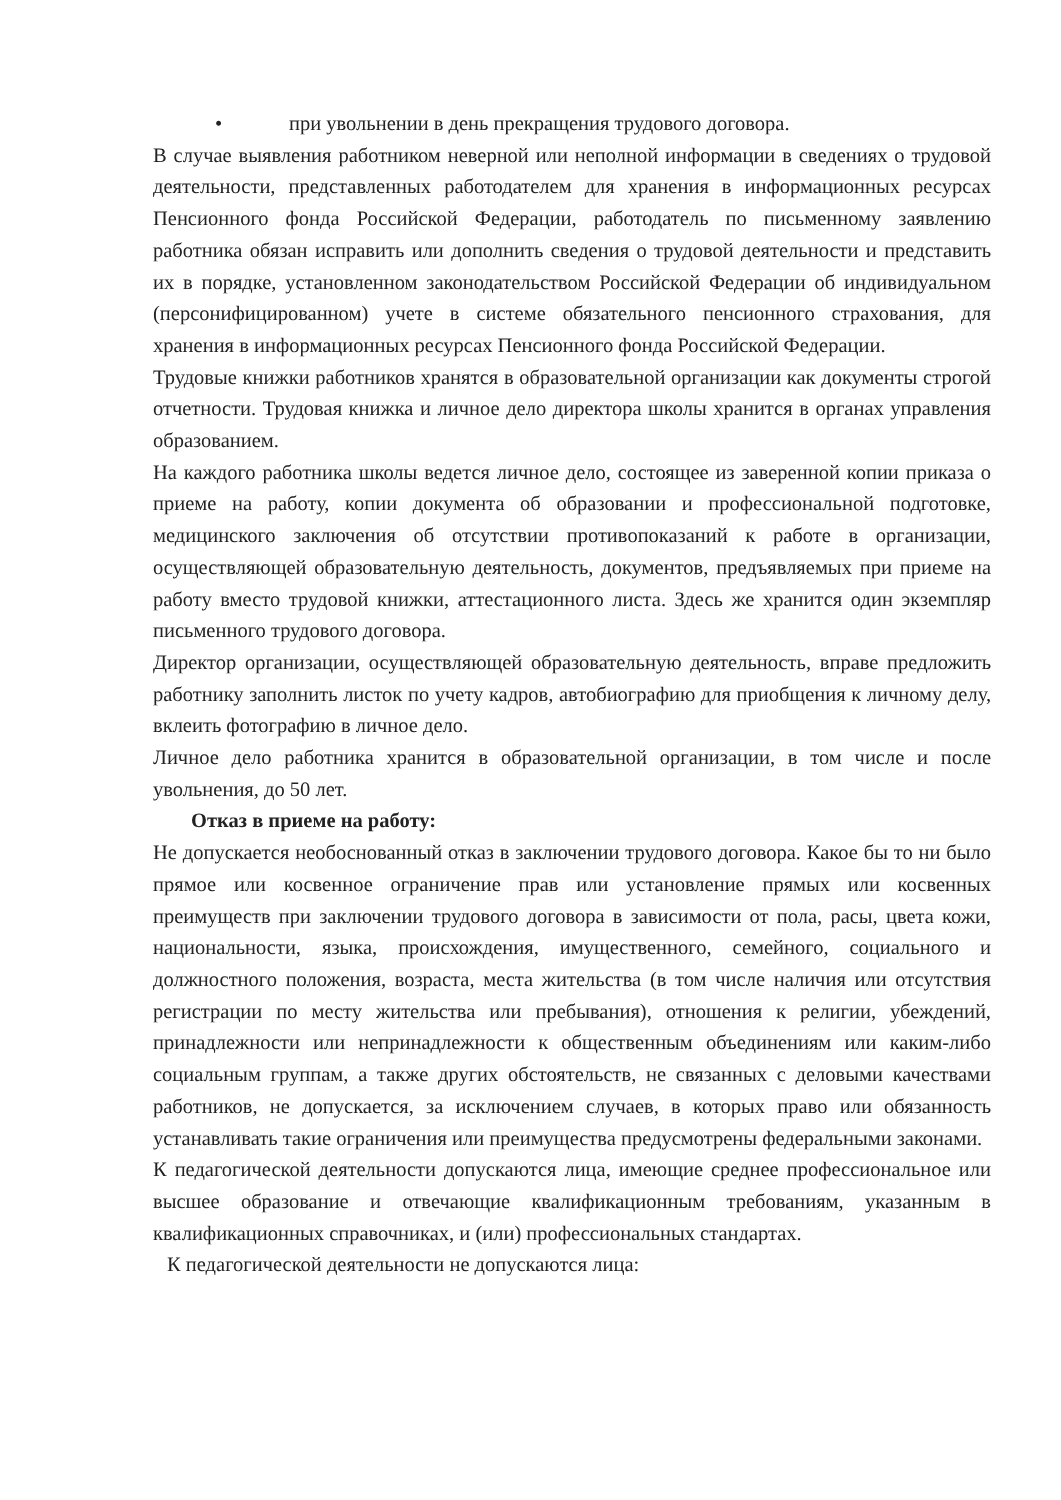• при увольнении в день прекращения трудового договора.
В случае выявления работником неверной или неполной информации в сведениях о трудовой деятельности, представленных работодателем для хранения в информационных ресурсах Пенсионного фонда Российской Федерации, работодатель по письменному заявлению работника обязан исправить или дополнить сведения о трудовой деятельности и представить их в порядке, установленном законодательством Российской Федерации об индивидуальном (персонифицированном) учете в системе обязательного пенсионного страхования, для хранения в информационных ресурсах Пенсионного фонда Российской Федерации.
Трудовые книжки работников хранятся в образовательной организации как документы строгой отчетности. Трудовая книжка и личное дело директора школы хранится в органах управления образованием.
На каждого работника школы ведется личное дело, состоящее из заверенной копии приказа о приеме на работу, копии документа об образовании и профессиональной подготовке, медицинского заключения об отсутствии противопоказаний к работе в организации, осуществляющей образовательную деятельность, документов, предъявляемых при приеме на работу вместо трудовой книжки, аттестационного листа. Здесь же хранится один экземпляр письменного трудового договора.
Директор организации, осуществляющей образовательную деятельность, вправе предложить работнику заполнить листок по учету кадров, автобиографию для приобщения к личному делу, вклеить фотографию в личное дело.
Личное дело работника хранится в образовательной организации, в том числе и после увольнения, до 50 лет.
Отказ в приеме на работу:
Не допускается необоснованный отказ в заключении трудового договора. Какое бы то ни было прямое или косвенное ограничение прав или установление прямых или косвенных преимуществ при заключении трудового договора в зависимости от пола, расы, цвета кожи, национальности, языка, происхождения, имущественного, семейного, социального и должностного положения, возраста, места жительства (в том числе наличия или отсутствия регистрации по месту жительства или пребывания), отношения к религии, убеждений, принадлежности или непринадлежности к общественным объединениям или каким-либо социальным группам, а также других обстоятельств, не связанных с деловыми качествами работников, не допускается, за исключением случаев, в которых право или обязанность устанавливать такие ограничения или преимущества предусмотрены федеральными законами.
К педагогической деятельности допускаются лица, имеющие среднее профессиональное или высшее образование и отвечающие квалификационным требованиям, указанным в квалификационных справочниках, и (или) профессиональных стандартах.
К педагогической деятельности не допускаются лица: